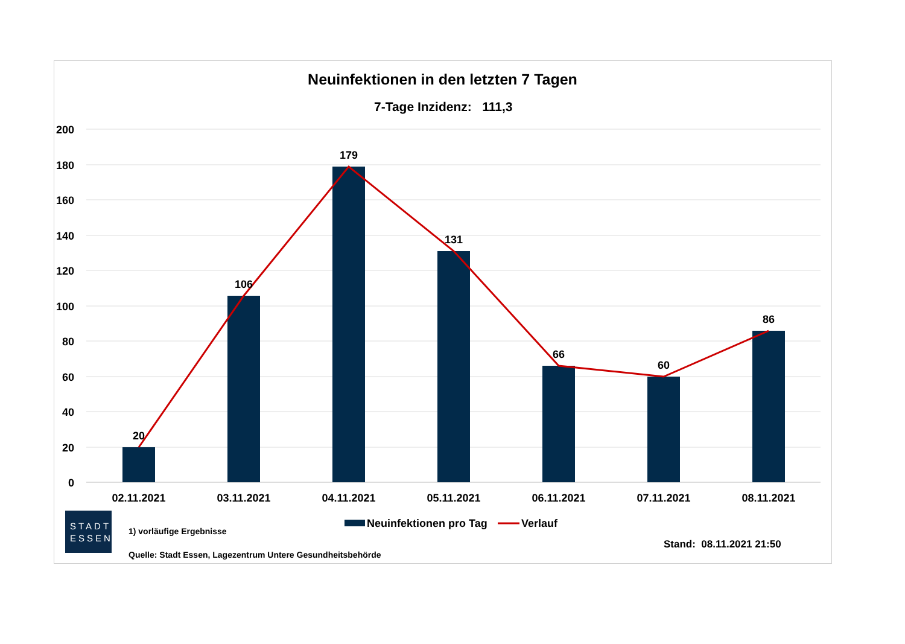Neuinfektionen in den letzten 7 Tagen
7-Tage Inzidenz: 111,3
200
180
160
140
120
100
80
60
40
20
0
20
106
179
131
66
60
86
02.11.2021
03.11.2021
04.11.2021
05.11.2021
06.11.2021
07.11.2021
08.11.2021
Neuinfektionen pro Tag
Verlauf
STADT
ESSEN
1) vorläufige Ergebnisse
Quelle: Stadt Essen, Lagezentrum Untere Gesundheitsbehörde
Stand: 08.11.2021 21:50